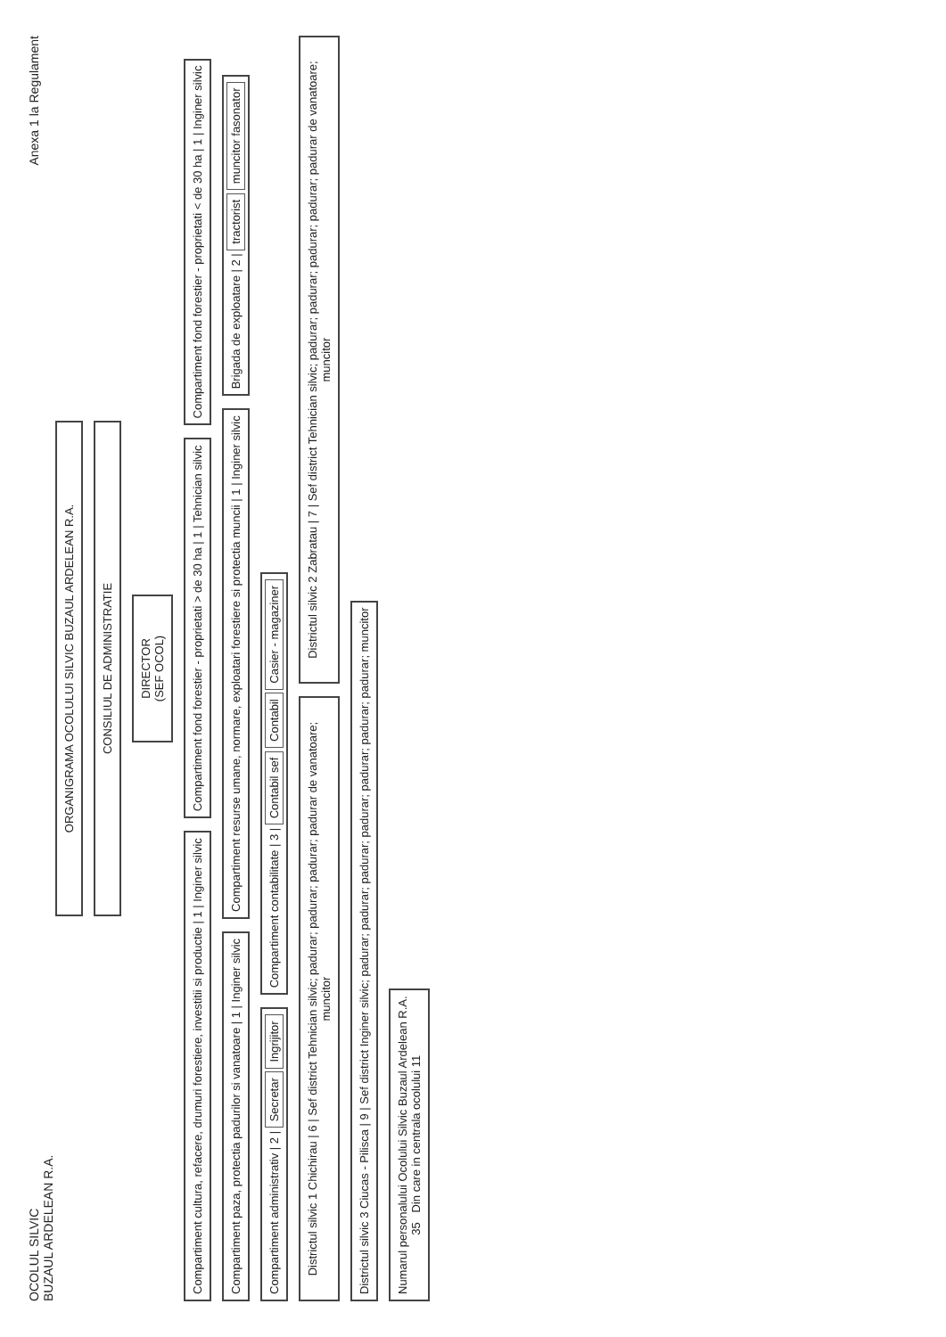OCOLUL SILVIC
BUZAUL ARDELEAN R.A.
Anexa 1 la Regulament
ORGANIGRAMA OCOLULUI SILVIC BUZAUL ARDELEAN R.A.
CONSILIUL DE ADMINISTRATIE
DIRECTOR
(SEF OCOL)
Compartiment cultura, refacere, drumuri forestiere, investitii si productie | 1 | Inginer silvic
Compartiment fond forestier - proprietati > de 30 ha | 1 | Tehnician silvic
Compartiment fond forestier - proprietati < de 30 ha | 1 | Inginer silvic
Compartiment paza, protectia padurilor si vanatoare | 1 | Inginer silvic
Compartiment resurse umane, normare, exploatari forestiere si protectia muncii | 1 | Inginer silvic
Brigada de exploatare | 2 | tractorist muncitor fasonator
Compartiment administrativ | 2 | Secretar Ingrijitor
Compartiment contabilitate | 3 | Contabil sef Contabil Casier - magaziner
Districtul silvic 1 Chichirau | 6 | Sef district Tehnician silvic; padurar; padurar; padurar; padurar de vanatoare; muncitor
Districtul silvic 2 Zabratau | 7 | Sef district Tehnician silvic; padurar; padurar; padurar; padurar; padurar de vanatoare; muncitor
Districtul silvic 3 Ciucas - Pilisca | 9 | Sef district Inginer silvic; padurar; padurar; padurar; padurar; padurar; padurar; padurar; muncitor
Numarul personalului Ocolului Silvic Buzaul Ardelean R.A.
35 Din care in centrala ocolului 11